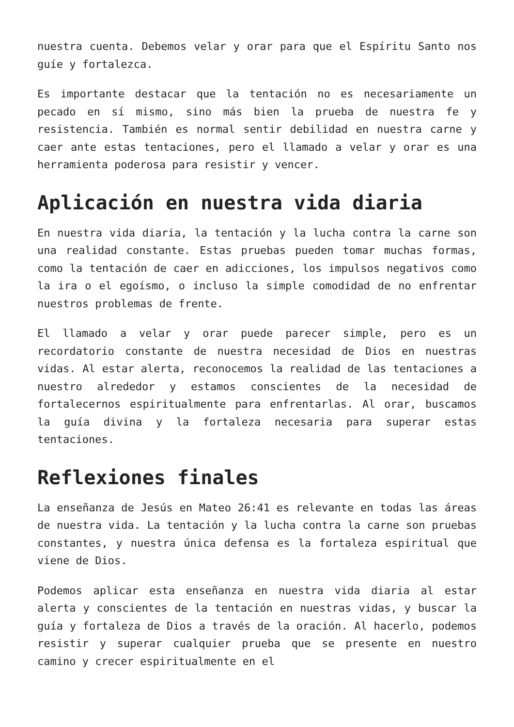nuestra cuenta. Debemos velar y orar para que el Espíritu Santo nos guíe y fortalezca.
Es importante destacar que la tentación no es necesariamente un pecado en sí mismo, sino más bien la prueba de nuestra fe y resistencia. También es normal sentir debilidad en nuestra carne y caer ante estas tentaciones, pero el llamado a velar y orar es una herramienta poderosa para resistir y vencer.
Aplicación en nuestra vida diaria
En nuestra vida diaria, la tentación y la lucha contra la carne son una realidad constante. Estas pruebas pueden tomar muchas formas, como la tentación de caer en adicciones, los impulsos negativos como la ira o el egoísmo, o incluso la simple comodidad de no enfrentar nuestros problemas de frente.
El llamado a velar y orar puede parecer simple, pero es un recordatorio constante de nuestra necesidad de Dios en nuestras vidas. Al estar alerta, reconocemos la realidad de las tentaciones a nuestro alrededor y estamos conscientes de la necesidad de fortalecernos espiritualmente para enfrentarlas. Al orar, buscamos la guía divina y la fortaleza necesaria para superar estas tentaciones.
Reflexiones finales
La enseñanza de Jesús en Mateo 26:41 es relevante en todas las áreas de nuestra vida. La tentación y la lucha contra la carne son pruebas constantes, y nuestra única defensa es la fortaleza espiritual que viene de Dios.
Podemos aplicar esta enseñanza en nuestra vida diaria al estar alerta y conscientes de la tentación en nuestras vidas, y buscar la guía y fortaleza de Dios a través de la oración. Al hacerlo, podemos resistir y superar cualquier prueba que se presente en nuestro camino y crecer espiritualmente en el